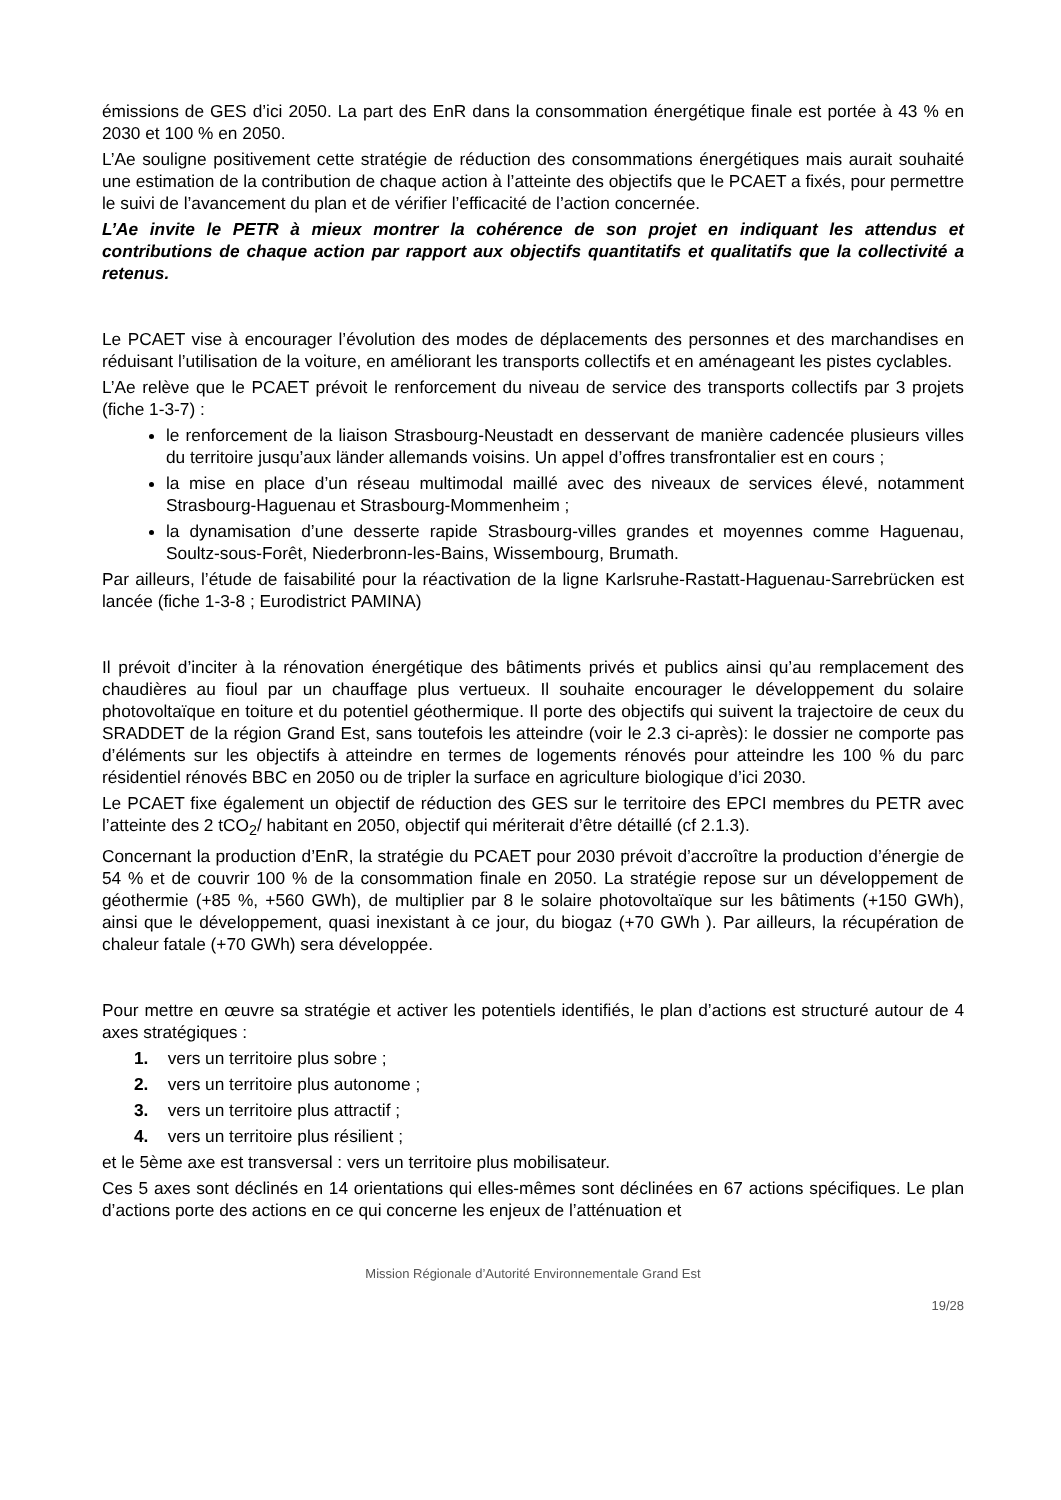émissions de GES d’ici 2050. La part des EnR dans la consommation énergétique finale est portée à 43 % en 2030 et 100 % en 2050.
L’Ae souligne positivement cette stratégie de réduction des consommations énergétiques mais aurait souhaité une estimation de la contribution de chaque action à l’atteinte des objectifs que le PCAET a fixés, pour permettre le suivi de l’avancement du plan et de vérifier l’efficacité de l’action concernée.
L’Ae invite le PETR à mieux montrer la cohérence de son projet en indiquant les attendus et contributions de chaque action par rapport aux objectifs quantitatifs et qualitatifs que la collectivité a retenus.
Le PCAET vise à encourager l’évolution des modes de déplacements des personnes et des marchandises en réduisant l’utilisation de la voiture, en améliorant les transports collectifs et en aménageant les pistes cyclables.
L’Ae relève que le PCAET prévoit le renforcement du niveau de service des transports collectifs par 3 projets (fiche 1-3-7) :
le renforcement de la liaison Strasbourg-Neustadt en desservant de manière cadencée plusieurs villes du territoire jusqu’aux länder allemands voisins. Un appel d’offres transfrontalier est en cours ;
la mise en place d’un réseau multimodal maillé avec des niveaux de services élevé, notamment Strasbourg-Haguenau et Strasbourg-Mommenheim ;
la dynamisation d’une desserte rapide Strasbourg-villes grandes et moyennes comme Haguenau, Soultz-sous-Forêt, Niederbronn-les-Bains, Wissembourg, Brumath.
Par ailleurs, l’étude de faisabilité pour la réactivation de la ligne Karlsruhe-Rastatt-Haguenau-Sarrebrücken est lancée (fiche 1-3-8 ; Eurodistrict PAMINA)
Il prévoit d’inciter à la rénovation énergétique des bâtiments privés et publics ainsi qu’au remplacement des chaudières au fioul par un chauffage plus vertueux. Il souhaite encourager le développement du solaire photovoltaïque en toiture et du potentiel géothermique. Il porte des objectifs qui suivent la trajectoire de ceux du SRADDET de la région Grand Est, sans toutefois les atteindre (voir le 2.3 ci-après): le dossier ne comporte pas d’éléments sur les objectifs à atteindre en termes de logements rénovés pour atteindre les 100 % du parc résidentiel rénovés BBC en 2050 ou de tripler la surface en agriculture biologique d’ici 2030.
Le PCAET fixe également un objectif de réduction des GES sur le territoire des EPCI membres du PETR avec l’atteinte des 2 tCO<sub>2</sub>/ habitant en 2050, objectif qui mériterait d’être détaillé (cf 2.1.3).
Concernant la production d’EnR, la stratégie du PCAET pour 2030 prévoit d’accroître la production d’énergie de 54 % et de couvrir 100 % de la consommation finale en 2050. La stratégie repose sur un développement de géothermie (+85 %, +560 GWh), de multiplier par 8 le solaire photovoltaïque sur les bâtiments (+150 GWh), ainsi que le développement, quasi inexistant à ce jour, du biogaz (+70 GWh ). Par ailleurs, la récupération de chaleur fatale (+70 GWh) sera développée.
Pour mettre en œuvre sa stratégie et activer les potentiels identifiés, le plan d’actions est structuré autour de 4 axes stratégiques :
1. vers un territoire plus sobre ;
2. vers un territoire plus autonome ;
3. vers un territoire plus attractif ;
4. vers un territoire plus résilient ;
et le 5ème axe est transversal : vers un territoire plus mobilisateur.
Ces 5 axes sont déclinés en 14 orientations qui elles-mêmes sont déclinées en 67 actions spécifiques. Le plan d’actions porte des actions en ce qui concerne les enjeux de l’atténuation et
Mission Régionale d’Autorité Environnementale Grand Est
19/28